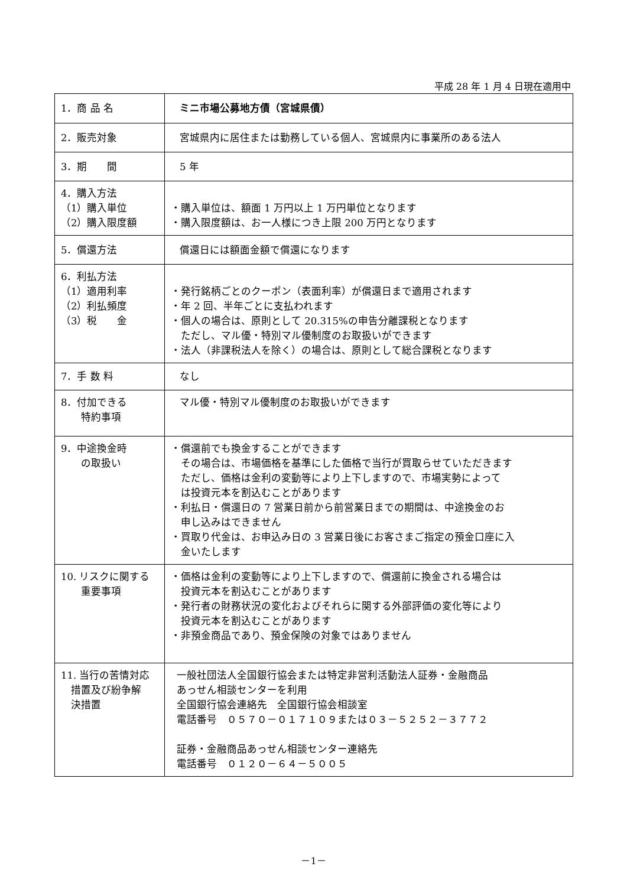平成 28 年 1 月 4 日現在適用中
| 1．商 品 名 | ミニ市場公募地方債（宮城県債） |
| 2．販売対象 | 宮城県内に居住または勤務している個人、宮城県内に事業所のある法人 |
| 3．期 間 | 5 年 |
| 4．購入方法 （1）購入単位 （2）購入限度額 | ・購入単位は、額面 1 万円以上 1 万円単位となります ・購入限度額は、お一人様につき上限 200 万円となります |
| 5．償還方法 | 償還日には額面金額で償還になります |
| 6．利払方法 （1）適用利率 （2）利払頻度 （3）税 金 | ・発行銘柄ごとのクーポン（表面利率）が償還日まで適用されます ・年 2 回、半年ごとに支払われます ・個人の場合は、原則として 20.315%の申告分離課税となります ただし、マル優・特別マル優制度のお取扱いができます ・法人（非課税法人を除く）の場合は、原則として総合課税となります |
| 7．手 数 料 | なし |
| 8．付加できる 特約事項 | マル優・特別マル優制度のお取扱いができます |
| 9．中途換金時 の取扱い | ・償還前でも換金することができます その場合は、市場価格を基準にした価格で当行が買取らせていただきます ただし、価格は金利の変動等により上下しますので、市場実勢によって は投資元本を割込むことがあります ・利払日・償還日の 7 営業日前から前営業日までの期間は、中途換金のお 申し込みはできません ・買取り代金は、お申込み日の 3 営業日後にお客さまご指定の預金口座に入 金いたします |
| 10. リスクに関する 重要事項 | ・価格は金利の変動等により上下しますので、償還前に換金される場合は 投資元本を割込むことがあります ・発行者の財務状況の変化およびそれらに関する外部評価の変化等により 投資元本を割込むことがあります ・非預金商品であり、預金保険の対象ではありません |
| 11. 当行の苦情対応 措置及び紛争解 決措置 | 一般社団法人全国銀行協会または特定非営利活動法人証券・金融商品 あっせん相談センターを利用 全国銀行協会連絡先 全国銀行協会相談室 電話番号 ０５７０－０１７１０９または０３－５２５２－３７７２ 証券・金融商品あっせん相談センター連絡先 電話番号 ０１２０－６４－５００５ |
－1－